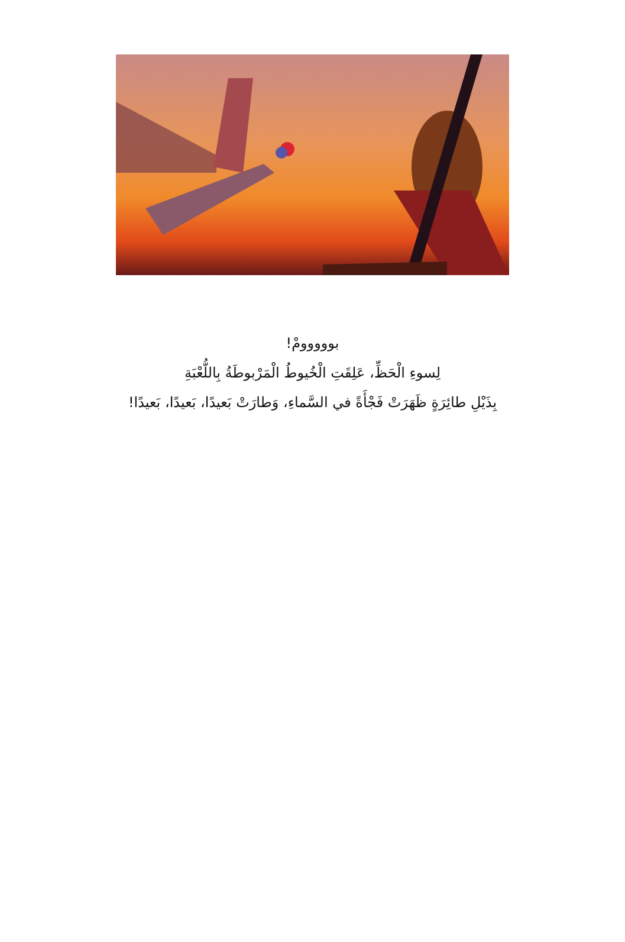بووووومْ!
لِسوءِ الْحَظِّ، عَلِقَتِ الْخُيوطُ الْمَرْبوطَةُ بِاللُّعْبَةِ
بِذَيْلِ طائِرَةٍ ظَهَرَتْ فَجْأَةً في السَّماءِ، وَطارَتْ بَعيدًا، بَعيدًا، بَعيدًا!